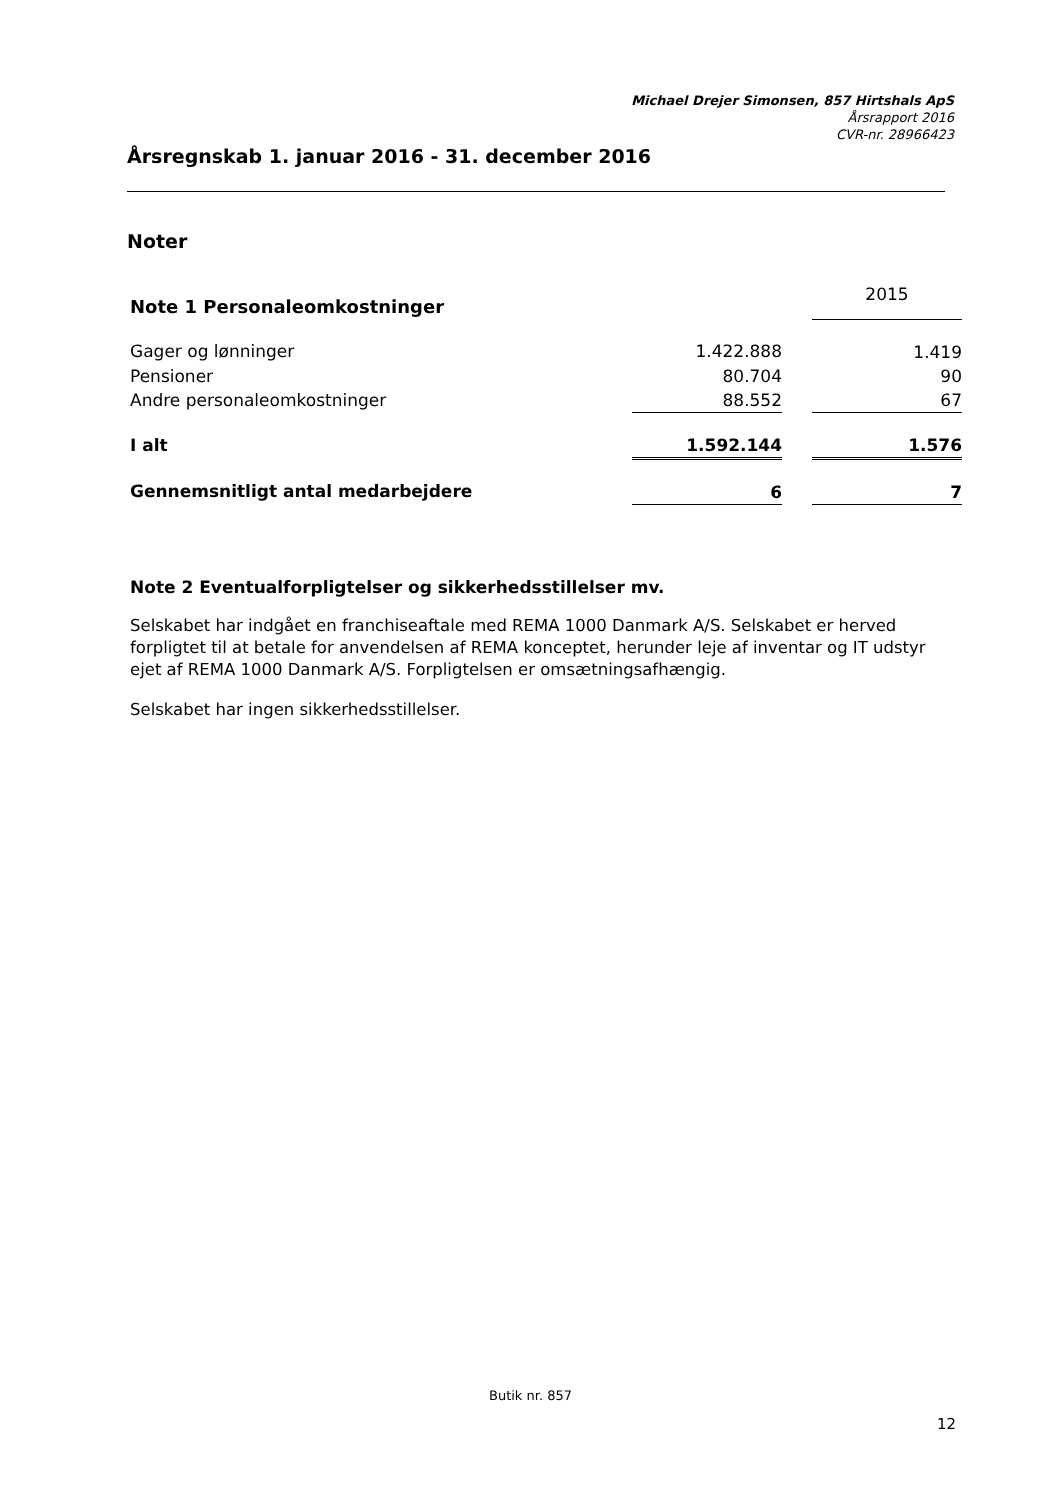Michael Drejer Simonsen, 857 Hirtshals ApS
Årsrapport 2016
CVR-nr. 28966423
Årsregnskab 1. januar 2016 - 31. december 2016
Noter
| Note 1 Personaleomkostninger | | | 2015 |
| Gager og lønninger | 1.422.888 | | 1.419 |
| Pensioner | 80.704 | | 90 |
| Andre personaleomkostninger | 88.552 | | 67 |
| I alt | 1.592.144 | | 1.576 |
| Gennemsnitligt antal medarbejdere | 6 | | 7 |
Note 2 Eventualforpligtelser og sikkerhedsstillelser mv.
Selskabet har indgået en franchiseaftale med REMA 1000 Danmark A/S. Selskabet er herved forpligtet til at betale for anvendelsen af REMA konceptet, herunder leje af inventar og IT udstyr ejet af REMA 1000 Danmark A/S. Forpligtelsen er omsætningsafhængig.
Selskabet har ingen sikkerhedsstillelser.
Butik nr. 857
12